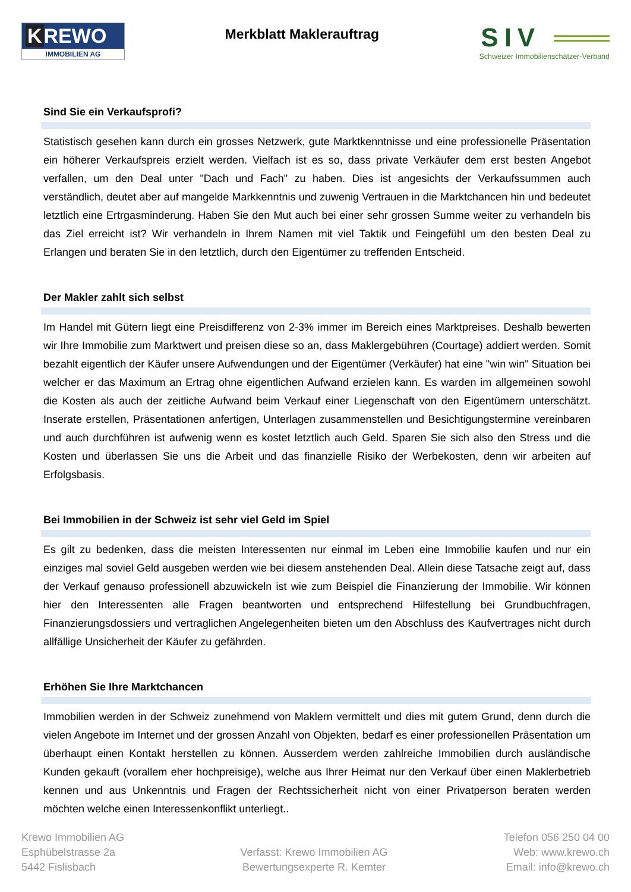K REWO
IMMOBILIEN AG
Merkblatt Maklerauftrag
SIV ═══
Schweizer Immobilienschätzer-Verband
Sind Sie ein Verkaufsprofi?
Statistisch gesehen kann durch ein grosses Netzwerk, gute Marktkenntnisse und eine professionelle Präsentation ein höherer Verkaufspreis erzielt werden. Vielfach ist es so, dass private Verkäufer dem erst besten Angebot verfallen, um den Deal unter "Dach und Fach" zu haben. Dies ist angesichts der Verkaufssummen auch verständlich, deutet aber auf mangelde Markkenntnis und zuwenig Vertrauen in die Marktchancen hin und bedeutet letztlich eine Ertrgasminderung. Haben Sie den Mut auch bei einer sehr grossen Summe weiter zu verhandeln bis das Ziel erreicht ist? Wir verhandeln in Ihrem Namen mit viel Taktik und Feingefühl um den besten Deal zu Erlangen und beraten Sie in den letztlich, durch den Eigentümer zu treffenden Entscheid.
Der Makler zahlt sich selbst
Im Handel mit Gütern liegt eine Preisdifferenz von 2-3% immer im Bereich eines Marktpreises. Deshalb bewerten wir Ihre Immobilie zum Marktwert und preisen diese so an, dass Maklergebühren (Courtage) addiert werden. Somit bezahlt eigentlich der Käufer unsere Aufwendungen und der Eigentümer (Verkäufer) hat eine "win win" Situation bei welcher er das Maximum an Ertrag ohne eigentlichen Aufwand erzielen kann. Es warden im allgemeinen sowohl die Kosten als auch der zeitliche Aufwand beim Verkauf einer Liegenschaft von den Eigentümern unterschätzt. Inserate erstellen, Präsentationen anfertigen, Unterlagen zusammenstellen und Besichtigungstermine vereinbaren und auch durchführen ist aufwenig wenn es kostet letztlich auch Geld. Sparen Sie sich also den Stress und die Kosten und überlassen Sie uns die Arbeit und das finanzielle Risiko der Werbekosten, denn wir arbeiten auf Erfolgsbasis.
Bei Immobilien in der Schweiz ist sehr viel Geld im Spiel
Es gilt zu bedenken, dass die meisten Interessenten nur einmal im Leben eine Immobilie kaufen und nur ein einziges mal soviel Geld ausgeben werden wie bei diesem anstehenden Deal. Allein diese Tatsache zeigt auf, dass der Verkauf genauso professionell abzuwickeln ist wie zum Beispiel die Finanzierung der Immobilie. Wir können hier den Interessenten alle Fragen beantworten und entsprechend Hilfestellung bei Grundbuchfragen, Finanzierungsdossiers und vertraglichen Angelegenheiten bieten um den Abschluss des Kaufvertrages nicht durch allfällige Unsicherheit der Käufer zu gefährden.
Erhöhen Sie Ihre Marktchancen
Immobilien werden in der Schweiz zunehmend von Maklern vermittelt und dies mit gutem Grund, denn durch die vielen Angebote im Internet und der grossen Anzahl von Objekten, bedarf es einer professionellen Präsentation um überhaupt einen Kontakt herstellen zu können. Ausserdem werden zahlreiche Immobilien durch ausländische Kunden gekauft (vorallem eher hochpreisige), welche aus Ihrer Heimat nur den Verkauf über einen Maklerbetrieb kennen und aus Unkenntnis und Fragen der Rechtssicherheit nicht von einer Privatperson beraten werden möchten welche einen Interessenkonflikt unterliegt..
Krewo Immobilien AG
Esphübelstrasse 2a
5442 Fislisbach
Verfasst: Krewo Immobilien AG
Bewertungsexperte R. Kemter
Telefon 056 250 04 00
Web: www.krewo.ch
Email: info@krewo.ch